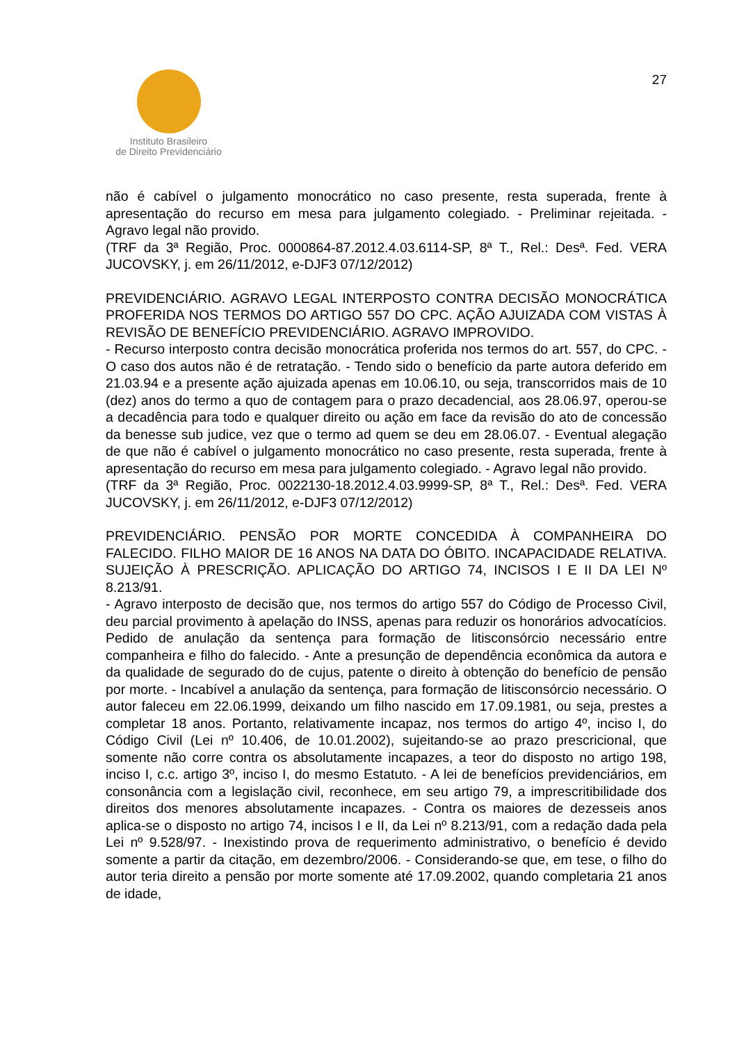Instituto Brasileiro
de Direito Previdenciário
27
não é cabível o julgamento monocrático no caso presente, resta superada, frente à apresentação do recurso em mesa para julgamento colegiado. - Preliminar rejeitada. - Agravo legal não provido.
(TRF da 3ª Região, Proc. 0000864-87.2012.4.03.6114-SP, 8ª T., Rel.: Desª. Fed. VERA JUCOVSKY, j. em 26/11/2012, e-DJF3 07/12/2012)
PREVIDENCIÁRIO. AGRAVO LEGAL INTERPOSTO CONTRA DECISÃO MONOCRÁTICA PROFERIDA NOS TERMOS DO ARTIGO 557 DO CPC. AÇÃO AJUIZADA COM VISTAS À REVISÃO DE BENEFÍCIO PREVIDENCIÁRIO. AGRAVO IMPROVIDO.
- Recurso interposto contra decisão monocrática proferida nos termos do art. 557, do CPC. - O caso dos autos não é de retratação. - Tendo sido o benefício da parte autora deferido em 21.03.94 e a presente ação ajuizada apenas em 10.06.10, ou seja, transcorridos mais de 10 (dez) anos do termo a quo de contagem para o prazo decadencial, aos 28.06.97, operou-se a decadência para todo e qualquer direito ou ação em face da revisão do ato de concessão da benesse sub judice, vez que o termo ad quem se deu em 28.06.07. - Eventual alegação de que não é cabível o julgamento monocrático no caso presente, resta superada, frente à apresentação do recurso em mesa para julgamento colegiado. - Agravo legal não provido.
(TRF da 3ª Região, Proc. 0022130-18.2012.4.03.9999-SP, 8ª T., Rel.: Desª. Fed. VERA JUCOVSKY, j. em 26/11/2012, e-DJF3 07/12/2012)
PREVIDENCIÁRIO. PENSÃO POR MORTE CONCEDIDA À COMPANHEIRA DO FALECIDO. FILHO MAIOR DE 16 ANOS NA DATA DO ÓBITO. INCAPACIDADE RELATIVA. SUJEIÇÃO À PRESCRIÇÃO. APLICAÇÃO DO ARTIGO 74, INCISOS I E II DA LEI Nº 8.213/91.
- Agravo interposto de decisão que, nos termos do artigo 557 do Código de Processo Civil, deu parcial provimento à apelação do INSS, apenas para reduzir os honorários advocatícios. Pedido de anulação da sentença para formação de litisconsórcio necessário entre companheira e filho do falecido. - Ante a presunção de dependência econômica da autora e da qualidade de segurado do de cujus, patente o direito à obtenção do benefício de pensão por morte. - Incabível a anulação da sentença, para formação de litisconsórcio necessário. O autor faleceu em 22.06.1999, deixando um filho nascido em 17.09.1981, ou seja, prestes a completar 18 anos. Portanto, relativamente incapaz, nos termos do artigo 4º, inciso I, do Código Civil (Lei nº 10.406, de 10.01.2002), sujeitando-se ao prazo prescricional, que somente não corre contra os absolutamente incapazes, a teor do disposto no artigo 198, inciso I, c.c. artigo 3º, inciso I, do mesmo Estatuto. - A lei de benefícios previdenciários, em consonância com a legislação civil, reconhece, em seu artigo 79, a imprescritibilidade dos direitos dos menores absolutamente incapazes. - Contra os maiores de dezesseis anos aplica-se o disposto no artigo 74, incisos I e II, da Lei nº 8.213/91, com a redação dada pela Lei nº 9.528/97. - Inexistindo prova de requerimento administrativo, o benefício é devido somente a partir da citação, em dezembro/2006. - Considerando-se que, em tese, o filho do autor teria direito a pensão por morte somente até 17.09.2002, quando completaria 21 anos de idade,